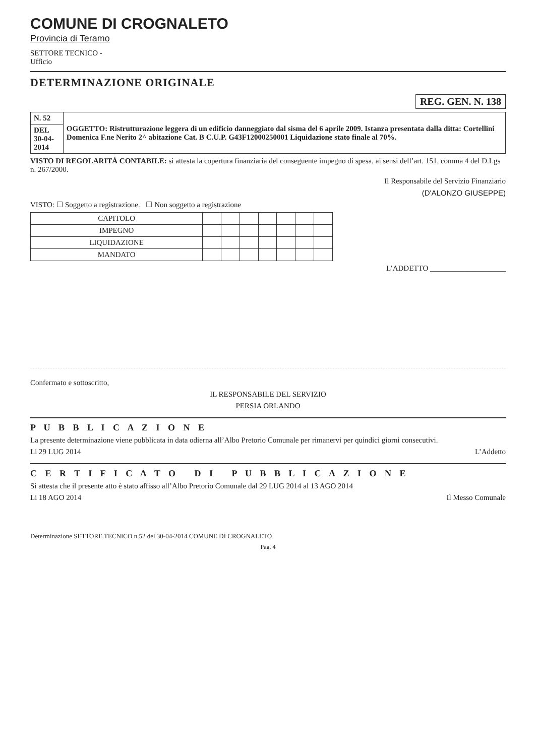COMUNE DI CROGNALETO
Provincia di Teramo
SETTORE TECNICO -
Ufficio
DETERMINAZIONE ORIGINALE
REG. GEN. N. 138
| N. 52 | OGGETTO: Ristrutturazione leggera di un edificio danneggiato dal sisma del 6 aprile 2009. Istanza presentata dalla ditta: Cortellini Domenica F.ne Nerito 2^ abitazione Cat. B C.U.P. G43F12000250001 Liquidazione stato finale al 70%. |
| DEL 30-04-2014 | |
VISTO DI REGOLARITÀ CONTABILE: si attesta la copertura finanziaria del conseguente impegno di spesa, ai sensi dell’art. 151, comma 4 del D.Lgs n. 267/2000.
Il Responsabile del Servizio Finanziario
(D'ALONZO GIUSEPPE)
VISTO: ☐ Soggetto a registrazione. ☐ Non soggetto a registrazione
| CAPITOLO | | | | | | | |
| IMPEGNO | | | | | | | |
| LIQUIDAZIONE | | | | | | | |
| MANDATO | | | | | | | |
L’ADDETTO ____________________
Confermato e sottoscritto,
IL RESPONSABILE DEL SERVIZIO
PERSIA ORLANDO
P U B B L I C A Z I O N E
La presente determinazione viene pubblicata in data odierna all’Albo Pretorio Comunale per rimanervi per quindici giorni consecutivi.
Li 29 LUG 2014 L’Addetto
C E R T I F I C A T O D I P U B B L I C A Z I O N E
Si attesta che il presente atto è stato affisso all’Albo Pretorio Comunale dal 29 LUG 2014 al 13 AGO 2014
Li 18 AGO 2014 Il Messo Comunale
Determinazione SETTORE TECNICO n.52 del 30-04-2014 COMUNE DI CROGNALETO
Pag. 4